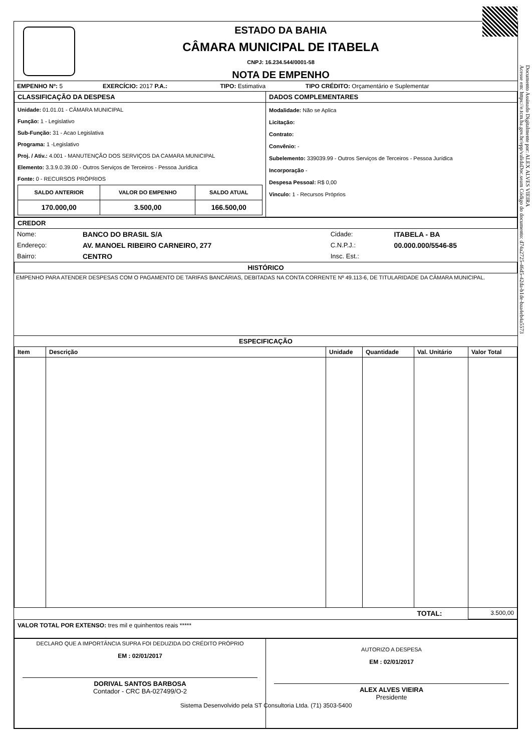Documento Assinado Digitalmente por: ALEX ALVES VIEIRA
Acesse em: https://e.tcm.ba.gov.br/epp/validaDoc.seam Código do documento: d74a2725-46d5-42da-b1de-baa4eb4a5573
ESTADO DA BAHIA
CÂMARA MUNICIPAL DE ITABELA
CNPJ: 16.234.544/0001-58
NOTA DE EMPENHO
| EMPENHO Nº: 5 | EXERCÍCIO: 2017 P.A.: | TIPO: Estimativa | TIPO CRÉDITO: Orçamentário e Suplementar |
| CLASSIFICAÇÃO DA DESPESA | DADOS COMPLEMENTARES |
| Unidade: 01.01.01 - CÂMARA MUNICIPAL Função: 1 - Legislativo Sub-Função: 31 - Acao Legislativa Programa: 1 -Legislativo Proj. / Ativ.: 4.001 - MANUTENÇÃO DOS SERVIÇOS DA CAMARA MUNICIPAL Elemento: 3.3.9.0.39.00 - Outros Serviços de Terceiros - Pessoa Jurídica Fonte: 0 - RECURSOS PRÓPRIOS / SALDO ANTERIOR / VALOR DO EMPENHO / SALDO ATUAL / / --- / --- / --- / / 170.000,00 / 3.500,00 / 166.500,00 / | Modalidade: Não se Aplica Licitação: Contrato: Convênio: - Subelemento: 339039.99 - Outros Serviços de Terceiros - Pessoa Jurídica Incorporação - Despesa Pessoal: R$ 0,00 Vinculo: 1 - Recursos Próprios |
CREDOR
| Nome: | BANCO DO BRASIL S/A | Cidade: | ITABELA - BA |
| Endereço: | AV. MANOEL RIBEIRO CARNEIRO, 277 | C.N.P.J.: | 00.000.000/5546-85 |
| Bairro: | CENTRO | Insc. Est.: | |
HISTÓRICO
EMPENHO PARA ATENDER DESPESAS COM O PAGAMENTO DE TARIFAS BANCÁRIAS, DEBITADAS NA CONTA CORRENTE Nº 49.113-6, DE TITULARIDADE DA CÂMARA MUNICIPAL.
ESPECIFICAÇÃO
| Item | Descrição | Unidade | Quantidade | Val. Unitário | Valor Total |
| --- | --- | --- | --- | --- | --- |
| | | | | TOTAL: | 3.500,00 |
VALOR TOTAL POR EXTENSO: tres mil e quinhentos reais *****
| DECLARO QUE A IMPORTÂNCIA SUPRA FOI DEDUZIDA DO CRÉDITO PRÓPRIO EM : 02/01/2017 DORIVAL SANTOS BARBOSA Contador - CRC BA-027499/O-2 | AUTORIZO A DESPESA EM : 02/01/2017 ALEX ALVES VIEIRA Presidente |
Sistema Desenvolvido pela ST Consultoria Ltda. (71) 3503-5400